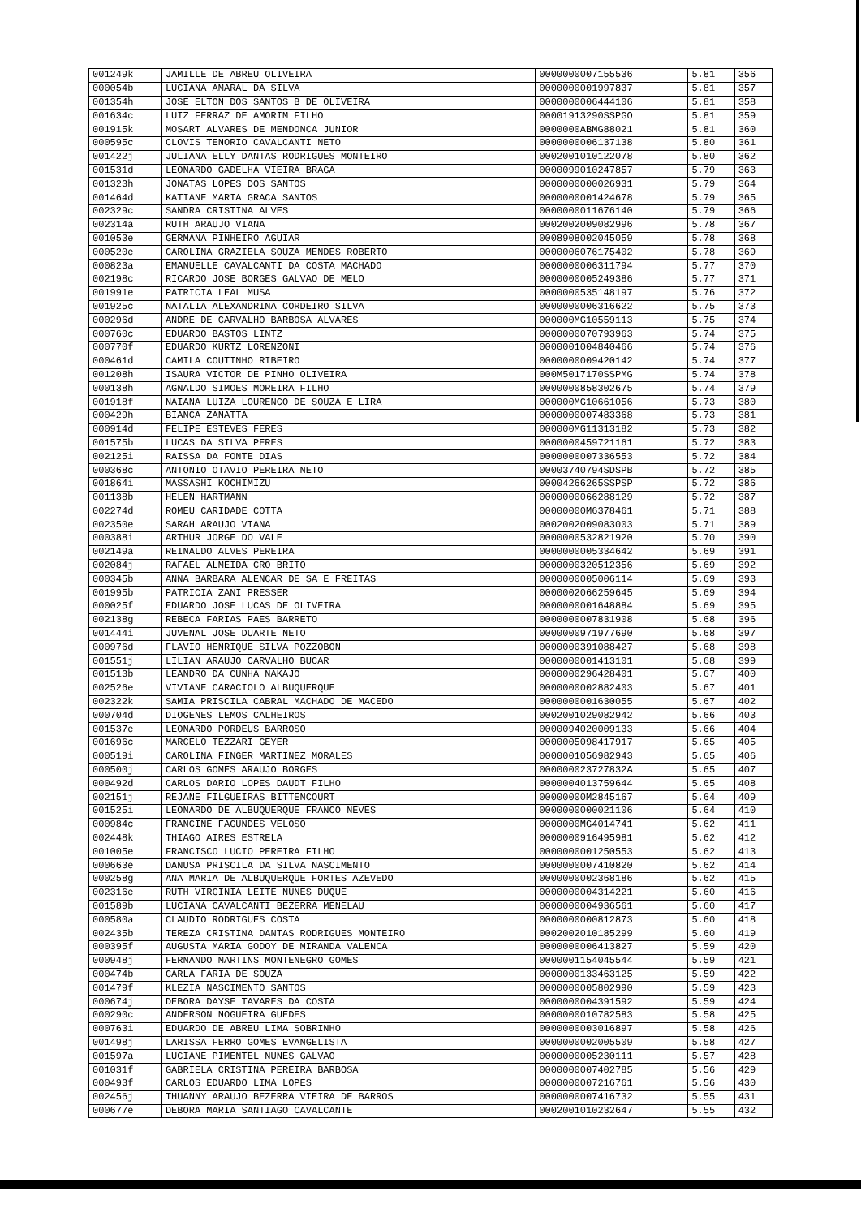| 001249k | JAMILLE DE ABREU OLIVEIRA | 0000000007155536 | 5.81 | 356 |
| 000054b | LUCIANA AMARAL DA SILVA | 0000000001997837 | 5.81 | 357 |
| 001354h | JOSE ELTON DOS SANTOS B DE OLIVEIRA | 0000000006444106 | 5.81 | 358 |
| 001634c | LUIZ FERRAZ DE AMORIM FILHO | 00001913290SSPGO | 5.81 | 359 |
| 001915k | MOSART ALVARES DE MENDONCA JUNIOR | 0000000ABMG88021 | 5.81 | 360 |
| 000595c | CLOVIS TENORIO CAVALCANTI NETO | 0000000006137138 | 5.80 | 361 |
| 001422j | JULIANA ELLY DANTAS RODRIGUES MONTEIRO | 0002001010122078 | 5.80 | 362 |
| 001531d | LEONARDO GADELHA VIEIRA BRAGA | 0000099010247857 | 5.79 | 363 |
| 001323h | JONATAS LOPES DOS SANTOS | 0000000000026931 | 5.79 | 364 |
| 001464d | KATIANE MARIA GRACA SANTOS | 0000000001424678 | 5.79 | 365 |
| 002329c | SANDRA CRISTINA ALVES | 0000000011676140 | 5.79 | 366 |
| 002314a | RUTH ARAUJO VIANA | 0002002009082996 | 5.78 | 367 |
| 001053e | GERMANA PINHEIRO AGUIAR | 0008908002045059 | 5.78 | 368 |
| 000520e | CAROLINA GRAZIELA SOUZA MENDES ROBERTO | 0000006076175402 | 5.78 | 369 |
| 000823a | EMANUELLE CAVALCANTI DA COSTA MACHADO | 0000000006311794 | 5.77 | 370 |
| 002198c | RICARDO JOSE BORGES GALVAO DE MELO | 0000000005249386 | 5.77 | 371 |
| 001991e | PATRICIA LEAL MUSA | 0000000535148197 | 5.76 | 372 |
| 001925c | NATALIA ALEXANDRINA CORDEIRO SILVA | 0000000006316622 | 5.75 | 373 |
| 000296d | ANDRE DE CARVALHO BARBOSA ALVARES | 000000MG10559113 | 5.75 | 374 |
| 000760c | EDUARDO BASTOS LINTZ | 0000000070793963 | 5.74 | 375 |
| 000770f | EDUARDO KURTZ LORENZONI | 0000001004840466 | 5.74 | 376 |
| 000461d | CAMILA COUTINHO RIBEIRO | 0000000009420142 | 5.74 | 377 |
| 001208h | ISAURA VICTOR DE PINHO OLIVEIRA | 000M5017170SSPMG | 5.74 | 378 |
| 000138h | AGNALDO SIMOES MOREIRA FILHO | 0000000858302675 | 5.74 | 379 |
| 001918f | NAIANA LUIZA LOURENCO DE SOUZA E LIRA | 000000MG10661056 | 5.73 | 380 |
| 000429h | BIANCA ZANATTA | 0000000007483368 | 5.73 | 381 |
| 000914d | FELIPE ESTEVES FERES | 000000MG11313182 | 5.73 | 382 |
| 001575b | LUCAS DA SILVA PERES | 0000000459721161 | 5.72 | 383 |
| 002125i | RAISSA DA FONTE DIAS | 0000000007336553 | 5.72 | 384 |
| 000368c | ANTONIO OTAVIO PEREIRA NETO | 00003740794SDSPB | 5.72 | 385 |
| 001864i | MASSASHI KOCHIMIZU | 00004266265SSPSP | 5.72 | 386 |
| 001138b | HELEN HARTMANN | 0000000066288129 | 5.72 | 387 |
| 002274d | ROMEU CARIDADE COTTA | 00000000M6378461 | 5.71 | 388 |
| 002350e | SARAH ARAUJO VIANA | 0002002009083003 | 5.71 | 389 |
| 000388i | ARTHUR JORGE DO VALE | 0000000532821920 | 5.70 | 390 |
| 002149a | REINALDO ALVES PEREIRA | 0000000005334642 | 5.69 | 391 |
| 002084j | RAFAEL ALMEIDA CRO BRITO | 0000000320512356 | 5.69 | 392 |
| 000345b | ANNA BARBARA ALENCAR DE SA E FREITAS | 0000000005006114 | 5.69 | 393 |
| 001995b | PATRICIA ZANI PRESSER | 0000002066259645 | 5.69 | 394 |
| 000025f | EDUARDO JOSE LUCAS DE OLIVEIRA | 0000000001648884 | 5.69 | 395 |
| 002138g | REBECA FARIAS PAES BARRETO | 0000000007831908 | 5.68 | 396 |
| 001444i | JUVENAL JOSE DUARTE NETO | 0000000971977690 | 5.68 | 397 |
| 000976d | FLAVIO HENRIQUE SILVA POZZOBON | 0000000391088427 | 5.68 | 398 |
| 001551j | LILIAN ARAUJO CARVALHO BUCAR | 0000000001413101 | 5.68 | 399 |
| 001513b | LEANDRO DA CUNHA NAKAJO | 0000000296428401 | 5.67 | 400 |
| 002526e | VIVIANE CARACIOLO ALBUQUERQUE | 0000000002882403 | 5.67 | 401 |
| 002322k | SAMIA PRISCILA CABRAL MACHADO DE MACEDO | 0000000001630055 | 5.67 | 402 |
| 000704d | DIOGENES LEMOS CALHEIROS | 0002001029082942 | 5.66 | 403 |
| 001537e | LEONARDO PORDEUS BARROSO | 0000094020009133 | 5.66 | 404 |
| 001696c | MARCELO TEZZARI GEYER | 0000005098417917 | 5.65 | 405 |
| 000519i | CAROLINA FINGER MARTINEZ MORALES | 0000001056982943 | 5.65 | 406 |
| 000500j | CARLOS GOMES ARAUJO BORGES | 000000023727832A | 5.65 | 407 |
| 000492d | CARLOS DARIO LOPES DAUDT FILHO | 0000004013759644 | 5.65 | 408 |
| 002151j | REJANE FILGUEIRAS BITTENCOURT | 00000000M2845167 | 5.64 | 409 |
| 001525i | LEONARDO DE ALBUQUERQUE FRANCO NEVES | 0000000000021106 | 5.64 | 410 |
| 000984c | FRANCINE FAGUNDES VELOSO | 0000000MG4014741 | 5.62 | 411 |
| 002448k | THIAGO AIRES ESTRELA | 0000000916495981 | 5.62 | 412 |
| 001005e | FRANCISCO LUCIO PEREIRA FILHO | 0000000001250553 | 5.62 | 413 |
| 000663e | DANUSA PRISCILA DA SILVA NASCIMENTO | 0000000007410820 | 5.62 | 414 |
| 000258g | ANA MARIA DE ALBUQUERQUE FORTES AZEVEDO | 0000000002368186 | 5.62 | 415 |
| 002316e | RUTH VIRGINIA LEITE NUNES DUQUE | 0000000004314221 | 5.60 | 416 |
| 001589b | LUCIANA CAVALCANTI BEZERRA MENELAU | 0000000004936561 | 5.60 | 417 |
| 000580a | CLAUDIO RODRIGUES COSTA | 0000000000812873 | 5.60 | 418 |
| 002435b | TEREZA CRISTINA DANTAS RODRIGUES MONTEIRO | 0002002010185299 | 5.60 | 419 |
| 000395f | AUGUSTA MARIA GODOY DE MIRANDA VALENCA | 0000000006413827 | 5.59 | 420 |
| 000948j | FERNANDO MARTINS MONTENEGRO GOMES | 0000001154045544 | 5.59 | 421 |
| 000474b | CARLA FARIA DE SOUZA | 0000000133463125 | 5.59 | 422 |
| 001479f | KLEZIA NASCIMENTO SANTOS | 0000000005802990 | 5.59 | 423 |
| 000674j | DEBORA DAYSE TAVARES DA COSTA | 0000000004391592 | 5.59 | 424 |
| 000290c | ANDERSON NOGUEIRA GUEDES | 0000000010782583 | 5.58 | 425 |
| 000763i | EDUARDO DE ABREU LIMA SOBRINHO | 0000000003016897 | 5.58 | 426 |
| 001498j | LARISSA FERRO GOMES EVANGELISTA | 0000000002005509 | 5.58 | 427 |
| 001597a | LUCIANE PIMENTEL NUNES GALVAO | 0000000005230111 | 5.57 | 428 |
| 001031f | GABRIELA CRISTINA PEREIRA BARBOSA | 0000000007402785 | 5.56 | 429 |
| 000493f | CARLOS EDUARDO LIMA LOPES | 0000000007216761 | 5.56 | 430 |
| 002456j | THUANNY ARAUJO BEZERRA VIEIRA DE BARROS | 0000000007416732 | 5.55 | 431 |
| 000677e | DEBORA MARIA SANTIAGO CAVALCANTE | 0002001010232647 | 5.55 | 432 |